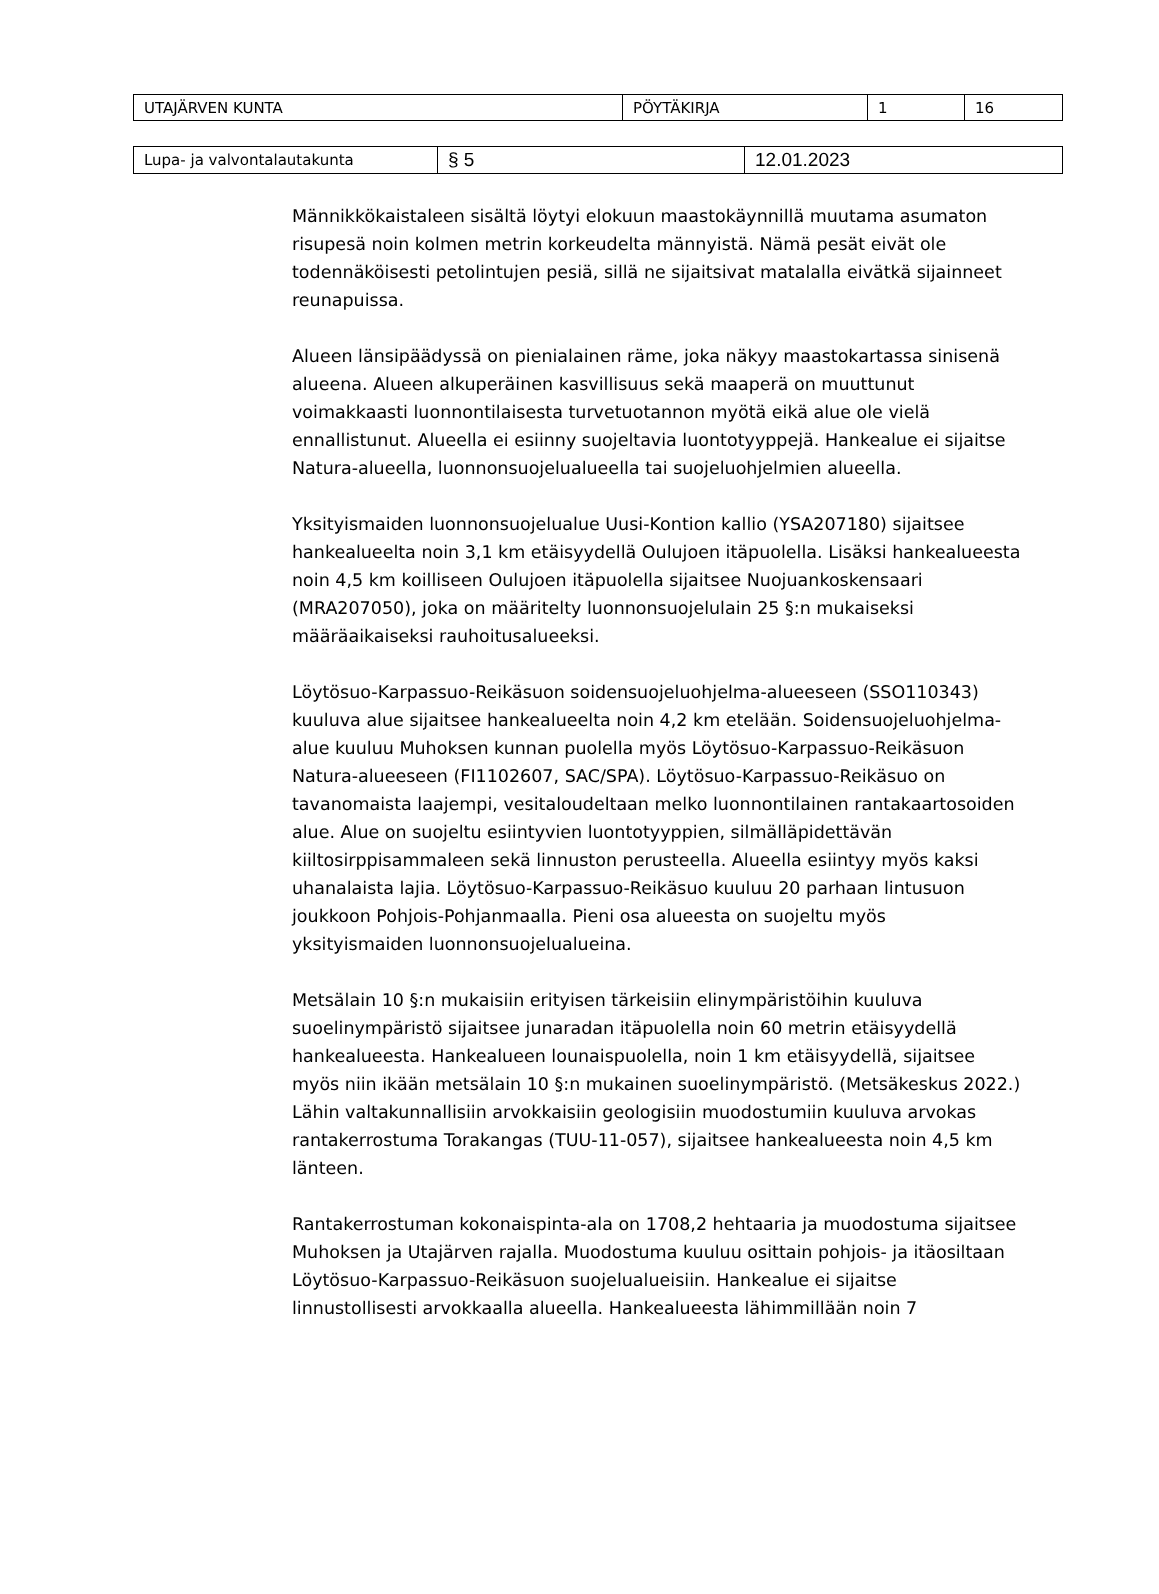| UTAJÄRVEN KUNTA | PÖYTÄKIRJA | 1 | 16 |
| Lupa- ja valvontalautakunta | § 5 | 12.01.2023 |
Männikkökaistaleen sisältä löytyi elokuun maastokäynnillä muutama asumaton risupesä noin kolmen metrin korkeudelta männyistä. Nämä pesät eivät ole todennäköisesti petolintujen pesiä, sillä ne sijaitsivat matalalla eivätkä sijainneet reunapuissa.
Alueen länsipäädyssä on pienialainen räme, joka näkyy maastokartassa sinisenä alueena. Alueen alkuperäinen kasvillisuus sekä maaperä on muuttunut voimakkaasti luonnontilaisesta turvetuotannon myötä eikä alue ole vielä ennallistunut. Alueella ei esiinny suojeltavia luontotyyppejä. Hankealue ei sijaitse Natura-alueella, luonnonsuojelualueella tai suojeluohjelmien alueella.
Yksityismaiden luonnonsuojelualue Uusi-Kontion kallio (YSA207180) sijaitsee hankealueelta noin 3,1 km etäisyydellä Oulujoen itäpuolella. Lisäksi hankealueesta noin 4,5 km koilliseen Oulujoen itäpuolella sijaitsee Nuojuankoskensaari (MRA207050), joka on määritelty luonnonsuojelulain 25 §:n mukaiseksi määräaikaiseksi rauhoitusalueeksi.
Löytösuo-Karpassuo-Reikäsuon soidensuojeluohjelma-alueeseen (SSO110343) kuuluva alue sijaitsee hankealueelta noin 4,2 km etelään. Soidensuojeluohjelma-alue kuuluu Muhoksen kunnan puolella myös Löytösuo-Karpassuo-Reikäsuon Natura-alueeseen (FI1102607, SAC/SPA). Löytösuo-Karpassuo-Reikäsuo on tavanomaista laajempi, vesitaloudeltaan melko luonnontilainen rantakaartosoiden alue. Alue on suojeltu esiintyvien luontotyyppien, silmälläpidettävän kiiltosirppisammaleen sekä linnuston perusteella. Alueella esiintyy myös kaksi uhanalaista lajia. Löytösuo-Karpassuo-Reikäsuo kuuluu 20 parhaan lintusuon joukkoon Pohjois-Pohjanmaalla. Pieni osa alueesta on suojeltu myös yksityismaiden luonnonsuojelualueina.
Metsälain 10 §:n mukaisiin erityisen tärkeisiin elinympäristöihin kuuluva suoelinympäristö sijaitsee junaradan itäpuolella noin 60 metrin etäisyydellä hankealueesta. Hankealueen lounaispuolella, noin 1 km etäisyydellä, sijaitsee myös niin ikään metsälain 10 §:n mukainen suoelinympäristö. (Metsäkeskus 2022.) Lähin valtakunnallisiin arvokkaisiin geologisiin muodostumiin kuuluva arvokas rantakerrostuma Torakangas (TUU-11-057), sijaitsee hankealueesta noin 4,5 km länteen.
Rantakerrostuman kokonaispinta-ala on 1708,2 hehtaaria ja muodostuma sijaitsee Muhoksen ja Utajärven rajalla. Muodostuma kuuluu osittain pohjois- ja itäosiltaan Löytösuo-Karpassuo-Reikäsuon suojelualueisiin. Hankealue ei sijaitse linnustollisesti arvokkaalla alueella. Hankealueesta lähimmillään noin 7